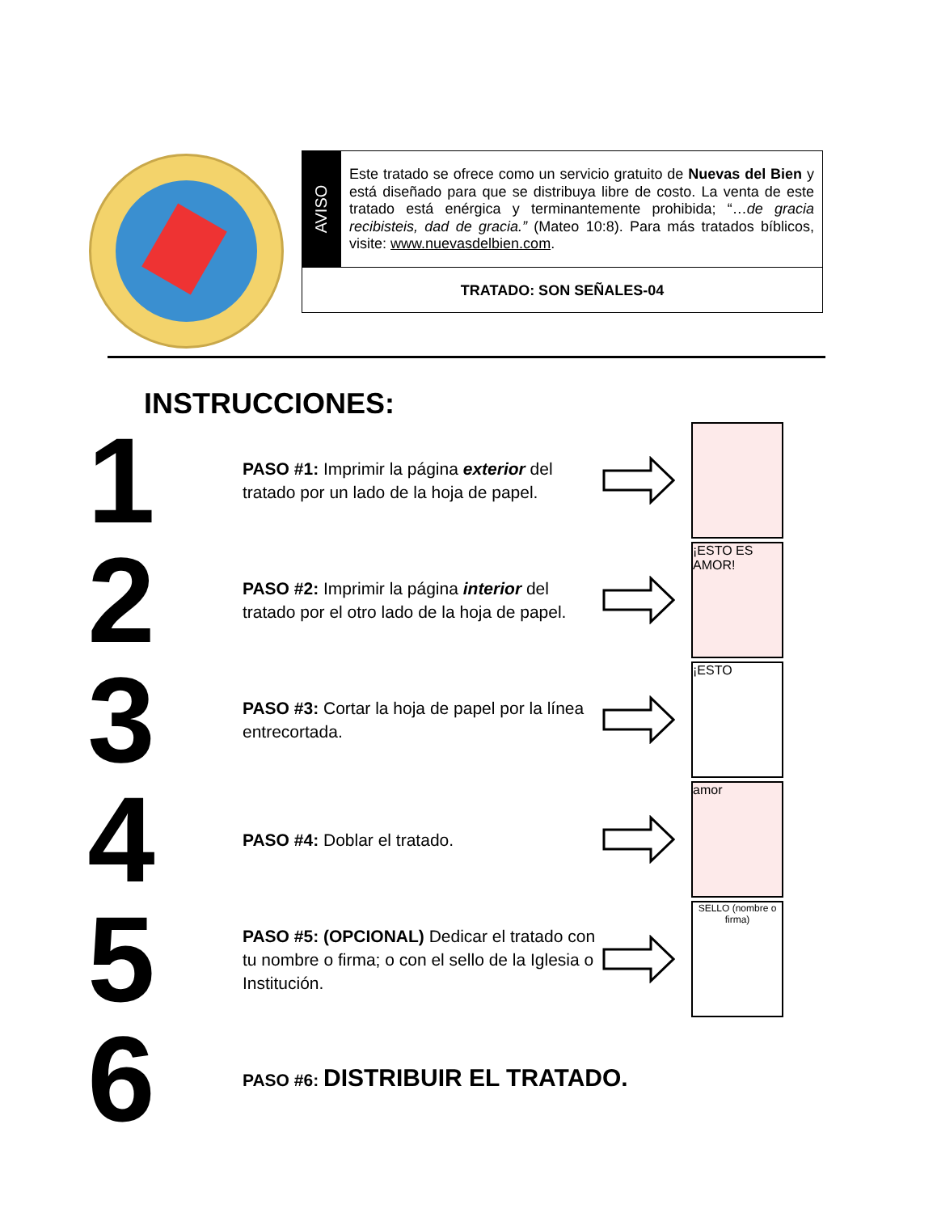AVISO
Este tratado se ofrece como un servicio gratuito de Nuevas del Bien y está diseñado para que se distribuya libre de costo. La venta de este tratado está enérgica y terminantemente prohibida; “…de gracia recibisteis, dad de gracia.” (Mateo 10:8). Para más tratados bíblicos, visite: www.nuevasdelbien.com.
TRATADO: SON SEÑALES-04
INSTRUCCIONES:
1
PASO #1: Imprimir la página exterior del tratado por un lado de la hoja de papel.
2
PASO #2: Imprimir la página interior del tratado por el otro lado de la hoja de papel.
¡ESTO ES AMOR!
3
PASO #3: Cortar la hoja de papel por la línea entrecortada.
¡ESTO
4
PASO #4: Doblar el tratado.
amor
5
PASO #5: (OPCIONAL) Dedicar el tratado con tu nombre o firma; o con el sello de la Iglesia o Institución.
SELLO (nombre o firma)
6
PASO #6: DISTRIBUIR EL TRATADO.